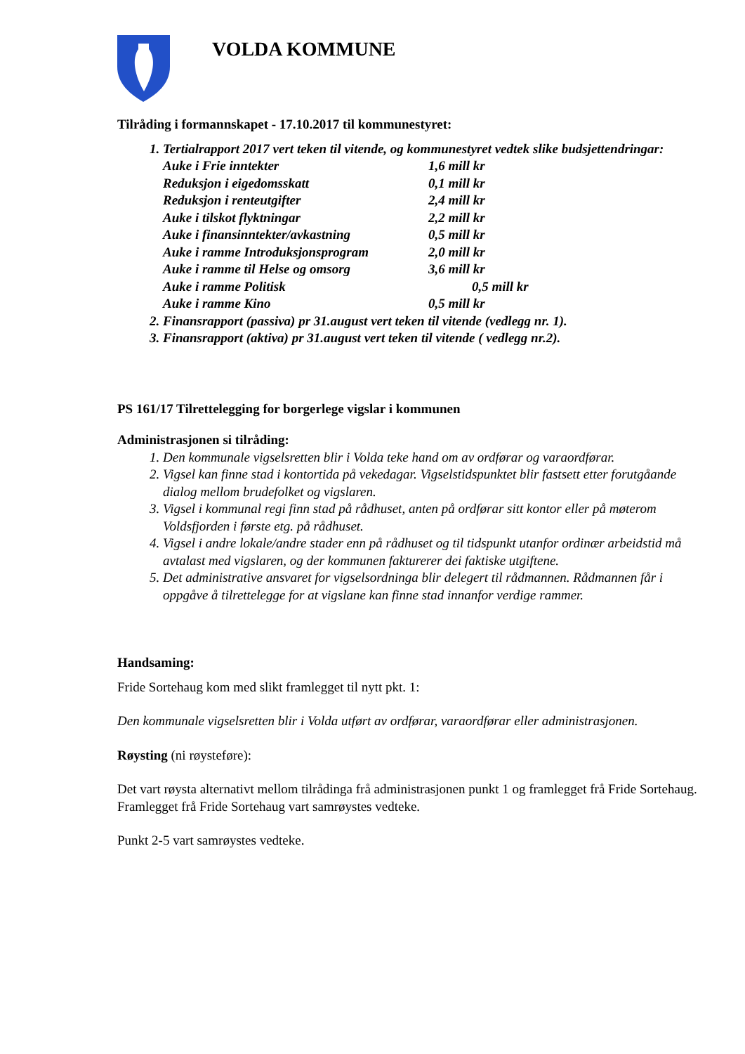VOLDA KOMMUNE
Tilråding i formannskapet - 17.10.2017 til kommunestyret:
1. Tertialrapport 2017 vert teken til vitende, og kommunestyret vedtek slike budsjettendringar:
| Auke i Frie inntekter | 1,6 mill kr |
| Reduksjon i eigedomsskatt | 0,1 mill kr |
| Reduksjon i renteutgifter | 2,4 mill kr |
| Auke i tilskot flyktningar | 2,2 mill kr |
| Auke i finansinntekter/avkastning | 0,5 mill kr |
| Auke i ramme Introduksjonsprogram | 2,0 mill kr |
| Auke i ramme til Helse og omsorg | 3,6 mill kr |
| Auke i ramme Politisk | 0,5 mill kr |
| Auke i ramme Kino | 0,5 mill kr |
2. Finansrapport (passiva) pr 31.august vert teken til vitende (vedlegg nr. 1).
3. Finansrapport (aktiva) pr 31.august vert teken til vitende ( vedlegg nr.2).
PS 161/17 Tilrettelegging for borgerlege vigslar i kommunen
Administrasjonen si tilråding:
1. Den kommunale vigselsretten blir i Volda teke hand om av ordførar og varaordførar.
2. Vigsel kan finne stad i kontortida på vekedagar. Vigselstidspunktet blir fastsett etter forutgåande dialog mellom brudefolket og vigslaren.
3. Vigsel i kommunal regi finn stad på rådhuset, anten på ordførar sitt kontor eller på møterom Voldsfjorden i første etg. på rådhuset.
4. Vigsel i andre lokale/andre stader enn på rådhuset og til tidspunkt utanfor ordinær arbeidstid må avtalast med vigslaren, og der kommunen fakturerer dei faktiske utgiftene.
5. Det administrative ansvaret for vigselsordninga blir delegert til rådmannen. Rådmannen får i oppgåve å tilrettelegge for at vigslane kan finne stad innanfor verdige rammer.
Handsaming:
Fride Sortehaug kom med slikt framlegget til nytt pkt. 1:
Den kommunale vigselsretten blir i Volda utført av ordførar, varaordførar eller administrasjonen.
Røysting (ni røysteføre):
Det vart røysta alternativt mellom tilrådinga frå administrasjonen punkt 1 og framlegget frå Fride Sortehaug. Framlegget frå Fride Sortehaug vart samrøystes vedteke.
Punkt 2-5 vart samrøystes vedteke.